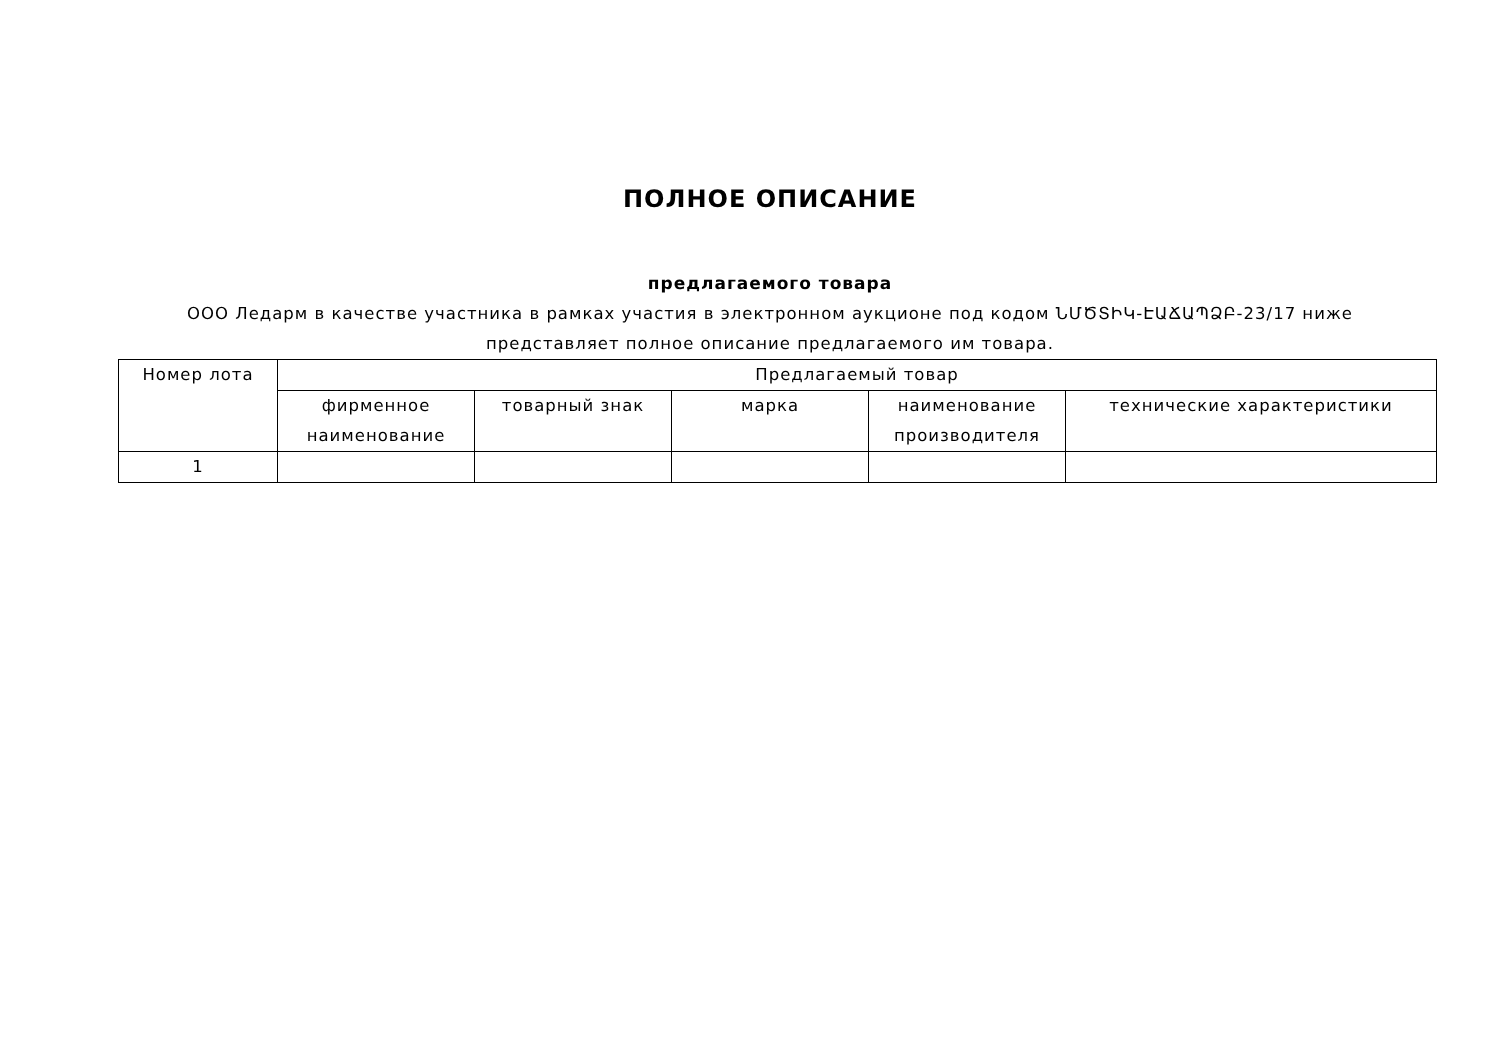ПОЛНОЕ ОПИСАНИЕ
предлагаемого товара
ООО Ледарм в качестве участника в рамках участия в электронном аукционе под кодом ՆՄԾՏԻԿ-ԷԱՃԱՊՁԲ-23/17 ниже представляет полное описание предлагаемого им товара.
| Номер лота | Предлагаемый товар | | | | |
| --- | --- | --- | --- | --- | --- |
| | фирменное наименование | товарный знак | марка | наименование производителя | технические характеристики |
| 1 | | | | | |